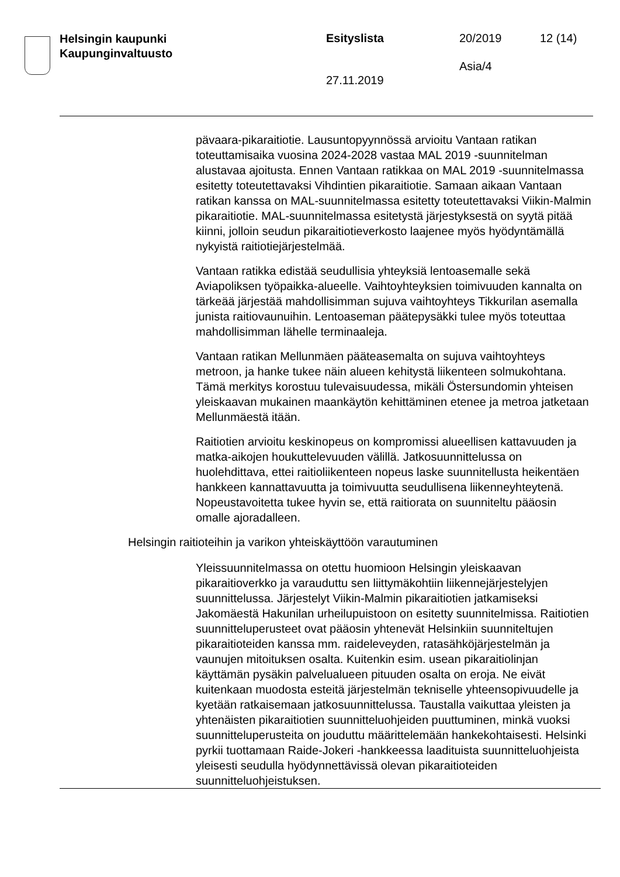Helsingin kaupunki
Kaupunginvaltuusto
Esityslista 20/2019 12 (14)
Asia/4
27.11.2019
pävaara-pikaraitiotie. Lausuntopyynnössä arvioitu Vantaan ratikan toteuttamisaika vuosina 2024-2028 vastaa MAL 2019 -suunnitelman alustavaa ajoitusta. Ennen Vantaan ratikkaa on MAL 2019 -suunnitelmassa esitetty toteutettavaksi Vihdintien pikaraitiotie. Samaan aikaan Vantaan ratikan kanssa on MAL-suunnitelmassa esitetty toteutettavaksi Viikin-Malmin pikaraitiotie. MAL-suunnitelmassa esitetystä järjestyksestä on syytä pitää kiinni, jolloin seudun pikaraitiotieverkosto laajenee myös hyödyntämällä nykyistä raitiotiejärjestelmää.
Vantaan ratikka edistää seudullisia yhteyksiä lentoasemalle sekä Aviapoliksen työpaikka-alueelle. Vaihtoyhteyksien toimivuuden kannalta on tärkeää järjestää mahdollisimman sujuva vaihtoyhteys Tikkurilan asemalla junista raitiovaunuihin. Lentoaseman päätepysäkki tulee myös toteuttaa mahdollisimman lähelle terminaaleja.
Vantaan ratikan Mellunmäen pääteasemalta on sujuva vaihtoyhteys metroon, ja hanke tukee näin alueen kehitystä liikenteen solmukohtana. Tämä merkitys korostuu tulevaisuudessa, mikäli Östersundomin yhteisen yleiskaavan mukainen maankäytön kehittäminen etenee ja metroa jatketaan Mellunmäestä itään.
Raitiotien arvioitu keskinopeus on kompromissi alueellisen kattavuuden ja matka-aikojen houkuttelevuuden välillä. Jatkosuunnittelussa on huolehdittava, ettei raitioliikenteen nopeus laske suunnitellusta heikentäen hankkeen kannattavuutta ja toimivuutta seudullisena liikenneyhteytenä. Nopeustavoitetta tukee hyvin se, että raitiorata on suunniteltu pääosin omalle ajoradalleen.
Helsingin raitioteihin ja varikon yhteiskäyttöön varautuminen
Yleissuunnitelmassa on otettu huomioon Helsingin yleiskaavan pikaraitioverkko ja varauduttu sen liittymäkohtiin liikennejärjestelyjen suunnittelussa. Järjestelyt Viikin-Malmin pikaraitiotien jatkamiseksi Jakomäestä Hakunilan urheilupuistoon on esitetty suunnitelmissa. Raitiotien suunnitteluperusteet ovat pääosin yhtenevät Helsinkiin suunniteltujen pikaraitioteiden kanssa mm. raideleveyden, ratasähköjärjestelmän ja vaunujen mitoituksen osalta. Kuitenkin esim. usean pikaraitiolinjan käyttämän pysäkin palvelualueen pituuden osalta on eroja. Ne eivät kuitenkaan muodosta esteitä järjestelmän tekniselle yhteensopivuudelle ja kyetään ratkaisemaan jatkosuunnittelussa. Taustalla vaikuttaa yleisten ja yhtenäisten pikaraitiotien suunnitteluohjeiden puuttuminen, minkä vuoksi suunnitteluperusteita on jouduttu määrittelemään hankekohtaisesti. Helsinki pyrkii tuottamaan Raide-Jokeri -hankkeessa laadituista suunnitteluohjeista yleisesti seudulla hyödynnettävissä olevan pikaraitioteiden suunnitteluohjeistuksen.